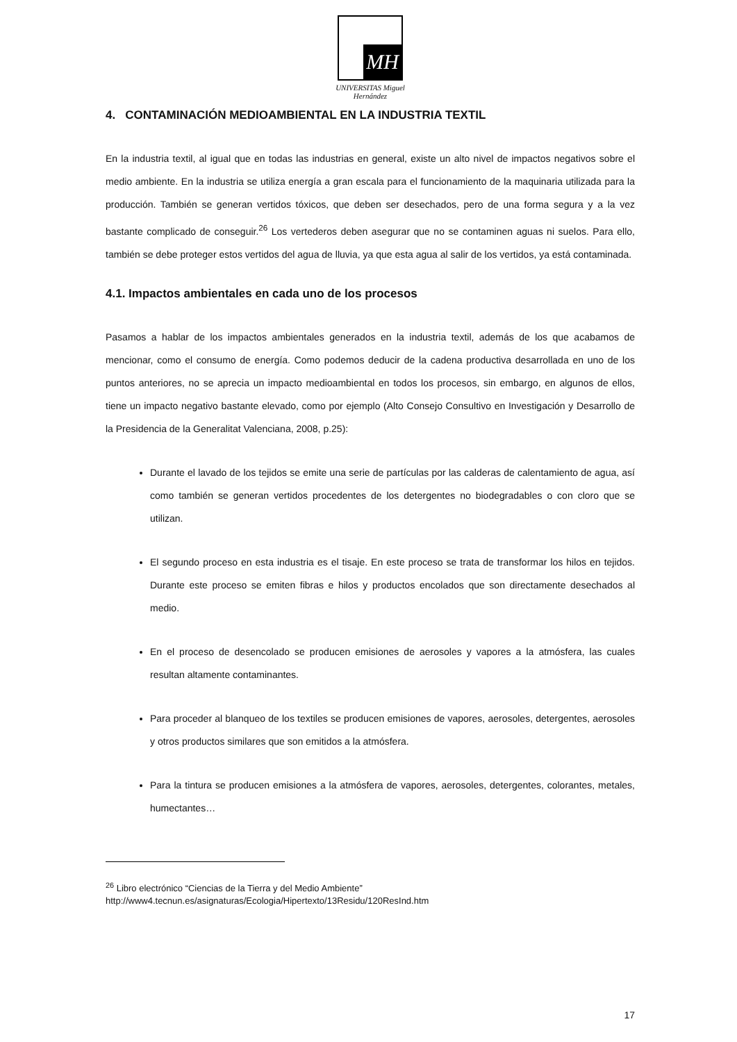MH
UNIVERSITAS Miguel Hernández
4. CONTAMINACIÓN MEDIOAMBIENTAL EN LA INDUSTRIA TEXTIL
En la industria textil, al igual que en todas las industrias en general, existe un alto nivel de impactos negativos sobre el medio ambiente. En la industria se utiliza energía a gran escala para el funcionamiento de la maquinaria utilizada para la producción. También se generan vertidos tóxicos, que deben ser desechados, pero de una forma segura y a la vez bastante complicado de conseguir.<sup>26</sup> Los vertederos deben asegurar que no se contaminen aguas ni suelos. Para ello, también se debe proteger estos vertidos del agua de lluvia, ya que esta agua al salir de los vertidos, ya está contaminada.
4.1. Impactos ambientales en cada uno de los procesos
Pasamos a hablar de los impactos ambientales generados en la industria textil, además de los que acabamos de mencionar, como el consumo de energía. Como podemos deducir de la cadena productiva desarrollada en uno de los puntos anteriores, no se aprecia un impacto medioambiental en todos los procesos, sin embargo, en algunos de ellos, tiene un impacto negativo bastante elevado, como por ejemplo (Alto Consejo Consultivo en Investigación y Desarrollo de la Presidencia de la Generalitat Valenciana, 2008, p.25):
Durante el lavado de los tejidos se emite una serie de partículas por las calderas de calentamiento de agua, así como también se generan vertidos procedentes de los detergentes no biodegradables o con cloro que se utilizan.
El segundo proceso en esta industria es el tisaje. En este proceso se trata de transformar los hilos en tejidos. Durante este proceso se emiten fibras e hilos y productos encolados que son directamente desechados al medio.
En el proceso de desencolado se producen emisiones de aerosoles y vapores a la atmósfera, las cuales resultan altamente contaminantes.
Para proceder al blanqueo de los textiles se producen emisiones de vapores, aerosoles, detergentes, aerosoles y otros productos similares que son emitidos a la atmósfera.
Para la tintura se producen emisiones a la atmósfera de vapores, aerosoles, detergentes, colorantes, metales, humectantes…
<sup>26</sup> Libro electrónico “Ciencias de la Tierra y del Medio Ambiente”
http://www4.tecnun.es/asignaturas/Ecologia/Hipertexto/13Residu/120ResInd.htm
17